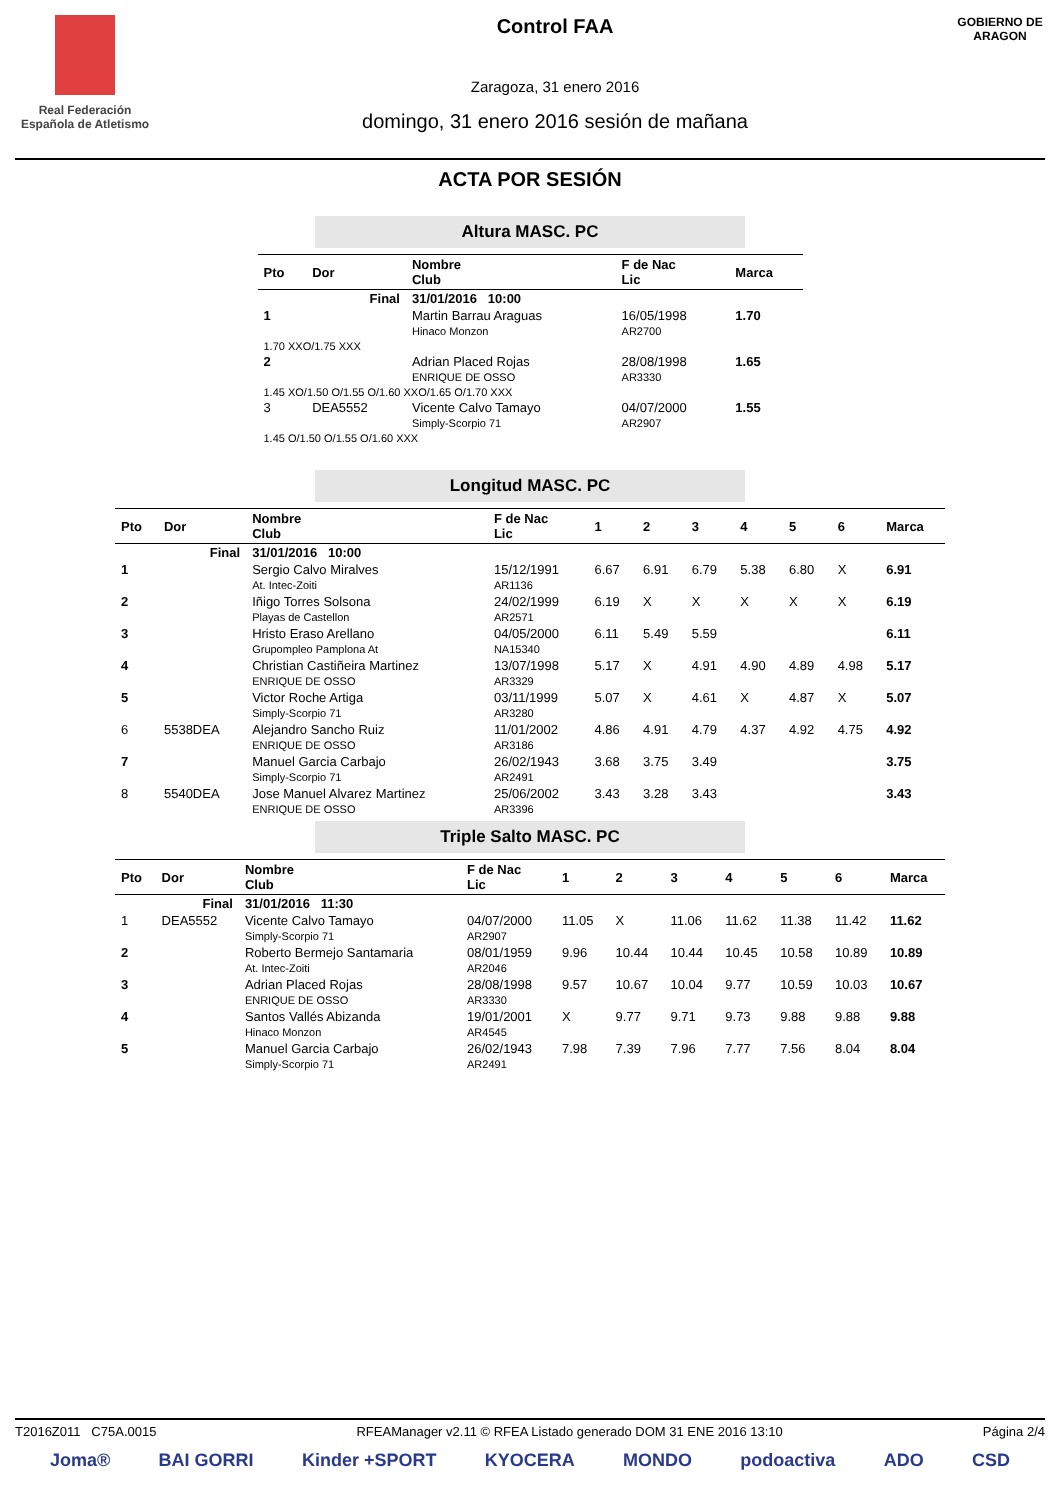Real Federación Española de Atletismo
Control FAA
Zaragoza, 31 enero 2016
domingo, 31 enero 2016 sesión de mañana
GOBIERNO DE ARAGON
ACTA POR SESIÓN
Altura MASC. PC
| Pto | Dor | Nombre Club | F de Nac Lic | Marca |
| --- | --- | --- | --- | --- |
| Final | | 31/01/2016 10:00 | | |
| 1 | | Martin Barrau Araguas Hinaco Monzon | 16/05/1998 AR2700 | 1.70 |
| 1.70 XXO/1.75 XXX | | | | |
| 2 | | Adrian Placed Rojas ENRIQUE DE OSSO | 28/08/1998 AR3330 | 1.65 |
| 1.45 XO/1.50 O/1.55 O/1.60 XXO/1.65 O/1.70 XXX | | | | |
| 3 | DEA5552 | Vicente Calvo Tamayo Simply-Scorpio 71 | 04/07/2000 AR2907 | 1.55 |
| 1.45 O/1.50 O/1.55 O/1.60 XXX | | | | |
Longitud MASC. PC
| Pto | Dor | Nombre Club | F de Nac Lic | 1 | 2 | 3 | 4 | 5 | 6 | Marca |
| --- | --- | --- | --- | --- | --- | --- | --- | --- | --- | --- |
| Final | | 31/01/2016 10:00 | | | | | | | | |
| 1 | | Sergio Calvo Miralves At. Intec-Zoiti | 15/12/1991 AR1136 | 6.67 | 6.91 | 6.79 | 5.38 | 6.80 | X | 6.91 |
| 2 | | Iñigo Torres Solsona Playas de Castellon | 24/02/1999 AR2571 | 6.19 | X | X | X | X | X | 6.19 |
| 3 | | Hristo Eraso Arellano Grupompleo Pamplona At | 04/05/2000 NA15340 | 6.11 | 5.49 | 5.59 | | | | 6.11 |
| 4 | | Christian Castiñeira Martinez ENRIQUE DE OSSO | 13/07/1998 AR3329 | 5.17 | X | 4.91 | 4.90 | 4.89 | 4.98 | 5.17 |
| 5 | | Victor Roche Artiga Simply-Scorpio 71 | 03/11/1999 AR3280 | 5.07 | X | 4.61 | X | 4.87 | X | 5.07 |
| 6 | 5538DEA | Alejandro Sancho Ruiz ENRIQUE DE OSSO | 11/01/2002 AR3186 | 4.86 | 4.91 | 4.79 | 4.37 | 4.92 | 4.75 | 4.92 |
| 7 | | Manuel Garcia Carbajo Simply-Scorpio 71 | 26/02/1943 AR2491 | 3.68 | 3.75 | 3.49 | | | | 3.75 |
| 8 | 5540DEA | Jose Manuel Alvarez Martinez ENRIQUE DE OSSO | 25/06/2002 AR3396 | 3.43 | 3.28 | 3.43 | | | | 3.43 |
Triple Salto MASC. PC
| Pto | Dor | Nombre Club | F de Nac Lic | 1 | 2 | 3 | 4 | 5 | 6 | Marca |
| --- | --- | --- | --- | --- | --- | --- | --- | --- | --- | --- |
| Final | | 31/01/2016 11:30 | | | | | | | | |
| 1 | DEA5552 | Vicente Calvo Tamayo Simply-Scorpio 71 | 04/07/2000 AR2907 | 11.05 | X | 11.06 | 11.62 | 11.38 | 11.42 | 11.62 |
| 2 | | Roberto Bermejo Santamaria At. Intec-Zoiti | 08/01/1959 AR2046 | 9.96 | 10.44 | 10.44 | 10.45 | 10.58 | 10.89 | 10.89 |
| 3 | | Adrian Placed Rojas ENRIQUE DE OSSO | 28/08/1998 AR3330 | 9.57 | 10.67 | 10.04 | 9.77 | 10.59 | 10.03 | 10.67 |
| 4 | | Santos Vallés Abizanda Hinaco Monzon | 19/01/2001 AR4545 | X | 9.77 | 9.71 | 9.73 | 9.88 | 9.88 | 9.88 |
| 5 | | Manuel Garcia Carbajo Simply-Scorpio 71 | 26/02/1943 AR2491 | 7.98 | 7.39 | 7.96 | 7.77 | 7.56 | 8.04 | 8.04 |
T2016Z011 C75A.0015 RFEAManager v2.11 © RFEA Listado generado DOM 31 ENE 2016 13:10 Página 2/4
Joma® BAI GORRI Kinder +SPORT KYOCERA MONDO podoactiva ADO CSD